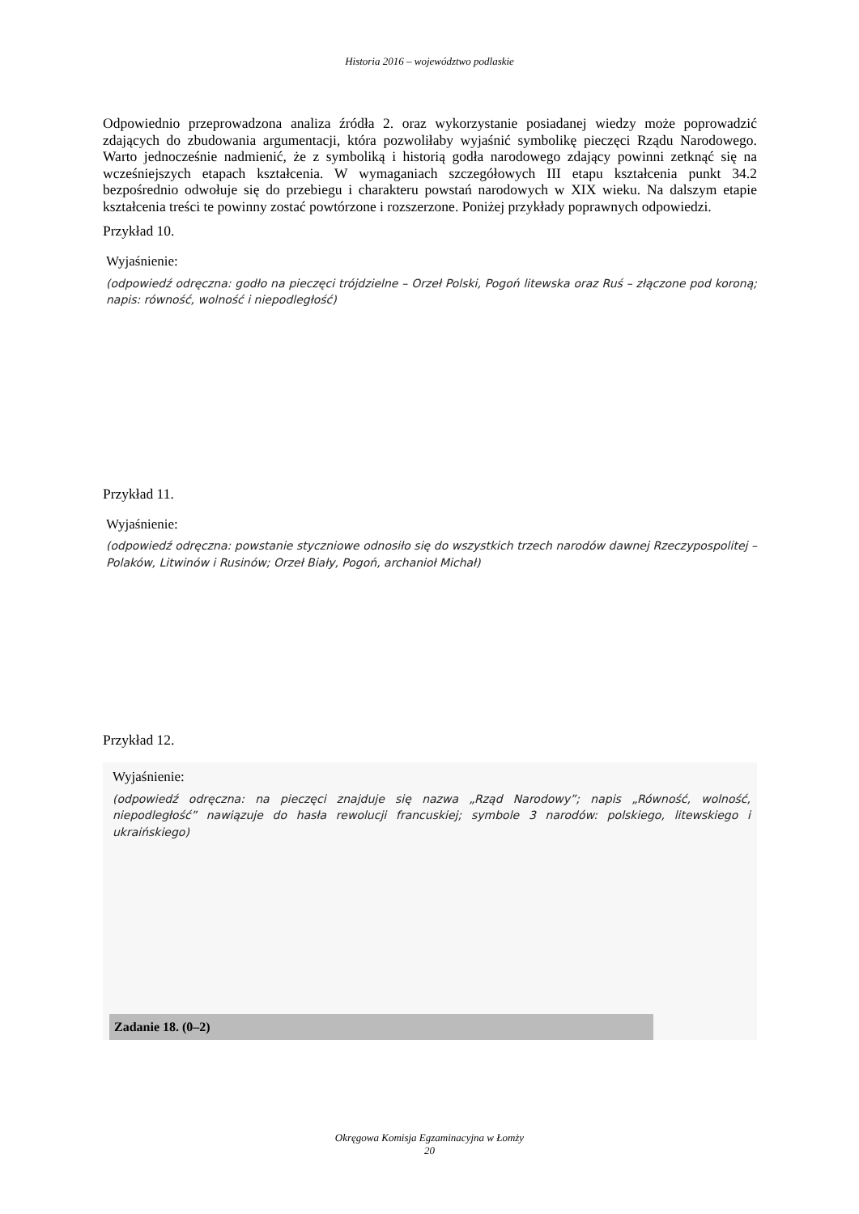Historia 2016 – województwo podlaskie
Odpowiednio przeprowadzona analiza źródła 2. oraz wykorzystanie posiadanej wiedzy może poprowadzić zdających do zbudowania argumentacji, która pozwoliłaby wyjaśnić symbolikę pieczęci Rządu Narodowego. Warto jednocześnie nadmienić, że z symboliką i historią godła narodowego zdający powinni zetknąć się na wcześniejszych etapach kształcenia. W wymaganiach szczegółowych III etapu kształcenia punkt 34.2 bezpośrednio odwołuje się do przebiegu i charakteru powstań narodowych w XIX wieku. Na dalszym etapie kształcenia treści te powinny zostać powtórzone i rozszerzone. Poniżej przykłady poprawnych odpowiedzi.
Przykład 10.
Wyjaśnienie:
(odpowiedź odręczna: godło na pieczęci trójdzielne – Orzeł Polski, Pogoń litewska oraz Ruś – złączone pod koroną; napis: równość, wolność i niepodległość)
Przykład 11.
Wyjaśnienie:
(odpowiedź odręczna: powstanie styczniowe odnosiło się do wszystkich trzech narodów dawnej Rzeczypospolitej – Polaków, Litwinów i Rusinów; Orzeł Biały, Pogoń, archanioł Michał)
Przykład 12.
Wyjaśnienie:
(odpowiedź odręczna: na pieczęci znajduje się nazwa „Rząd Narodowy”; napis „Równość, wolność, niepodległość” nawiązuje do hasła rewolucji francuskiej; symbole 3 narodów: polskiego, litewskiego i ukraińskiego)
Zadanie 18. (0–2)
Okręgowa Komisja Egzaminacyjna w Łomży
20